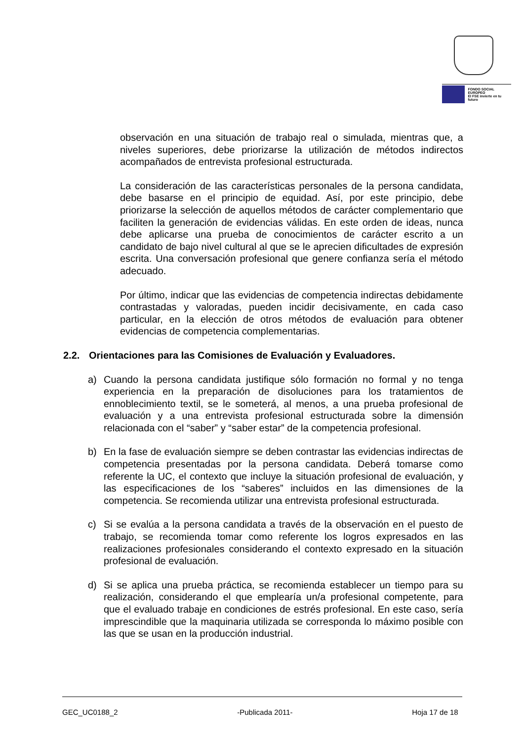FONDO SOCIAL EUROPEO
El FSE invierte en tu futuro
observación en una situación de trabajo real o simulada, mientras que, a niveles superiores, debe priorizarse la utilización de métodos indirectos acompañados de entrevista profesional estructurada.
La consideración de las características personales de la persona candidata, debe basarse en el principio de equidad. Así, por este principio, debe priorizarse la selección de aquellos métodos de carácter complementario que faciliten la generación de evidencias válidas. En este orden de ideas, nunca debe aplicarse una prueba de conocimientos de carácter escrito a un candidato de bajo nivel cultural al que se le aprecien dificultades de expresión escrita. Una conversación profesional que genere confianza sería el método adecuado.
Por último, indicar que las evidencias de competencia indirectas debidamente contrastadas y valoradas, pueden incidir decisivamente, en cada caso particular, en la elección de otros métodos de evaluación para obtener evidencias de competencia complementarias.
2.2. Orientaciones para las Comisiones de Evaluación y Evaluadores.
a) Cuando la persona candidata justifique sólo formación no formal y no tenga experiencia en la preparación de disoluciones para los tratamientos de ennoblecimiento textil, se le someterá, al menos, a una prueba profesional de evaluación y a una entrevista profesional estructurada sobre la dimensión relacionada con el “saber” y “saber estar” de la competencia profesional.
b) En la fase de evaluación siempre se deben contrastar las evidencias indirectas de competencia presentadas por la persona candidata. Deberá tomarse como referente la UC, el contexto que incluye la situación profesional de evaluación, y las especificaciones de los “saberes” incluidos en las dimensiones de la competencia. Se recomienda utilizar una entrevista profesional estructurada.
c) Si se evalúa a la persona candidata a través de la observación en el puesto de trabajo, se recomienda tomar como referente los logros expresados en las realizaciones profesionales considerando el contexto expresado en la situación profesional de evaluación.
d) Si se aplica una prueba práctica, se recomienda establecer un tiempo para su realización, considerando el que emplearía un/a profesional competente, para que el evaluado trabaje en condiciones de estrés profesional. En este caso, sería imprescindible que la maquinaria utilizada se corresponda lo máximo posible con las que se usan en la producción industrial.
GEC_UC0188_2 -Publicada 2011- Hoja 17 de 18